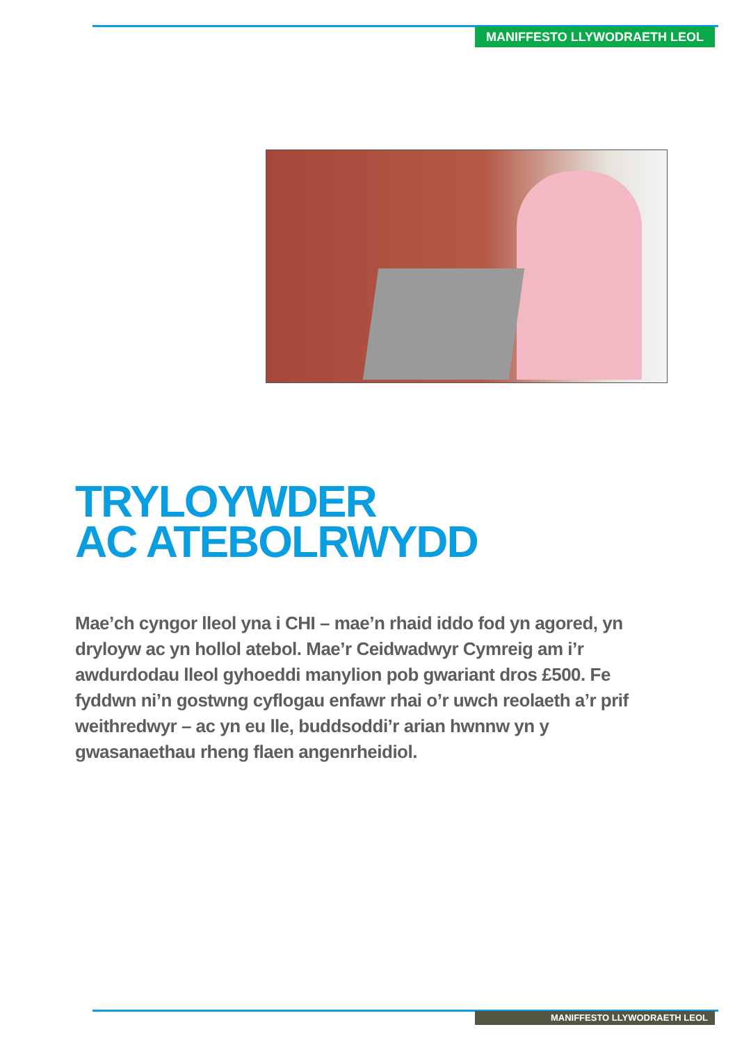MANIFFESTO LLYWODRAETH LEOL
TRYLOYWDER
AC ATEBOLRWYDD
Mae’ch cyngor lleol yna i CHI – mae’n rhaid iddo fod yn agored, yn dryloyw ac yn hollol atebol. Mae’r Ceidwadwyr Cymreig am i’r awdurdodau lleol gyhoeddi manylion pob gwariant dros £500. Fe fyddwn ni’n gostwng cyflogau enfawr rhai o’r uwch reolaeth a’r prif weithredwyr – ac yn eu lle, buddsoddi’r arian hwnnw yn y gwasanaethau rheng flaen angenrheidiol.
MANIFFESTO LLYWODRAETH LEOL